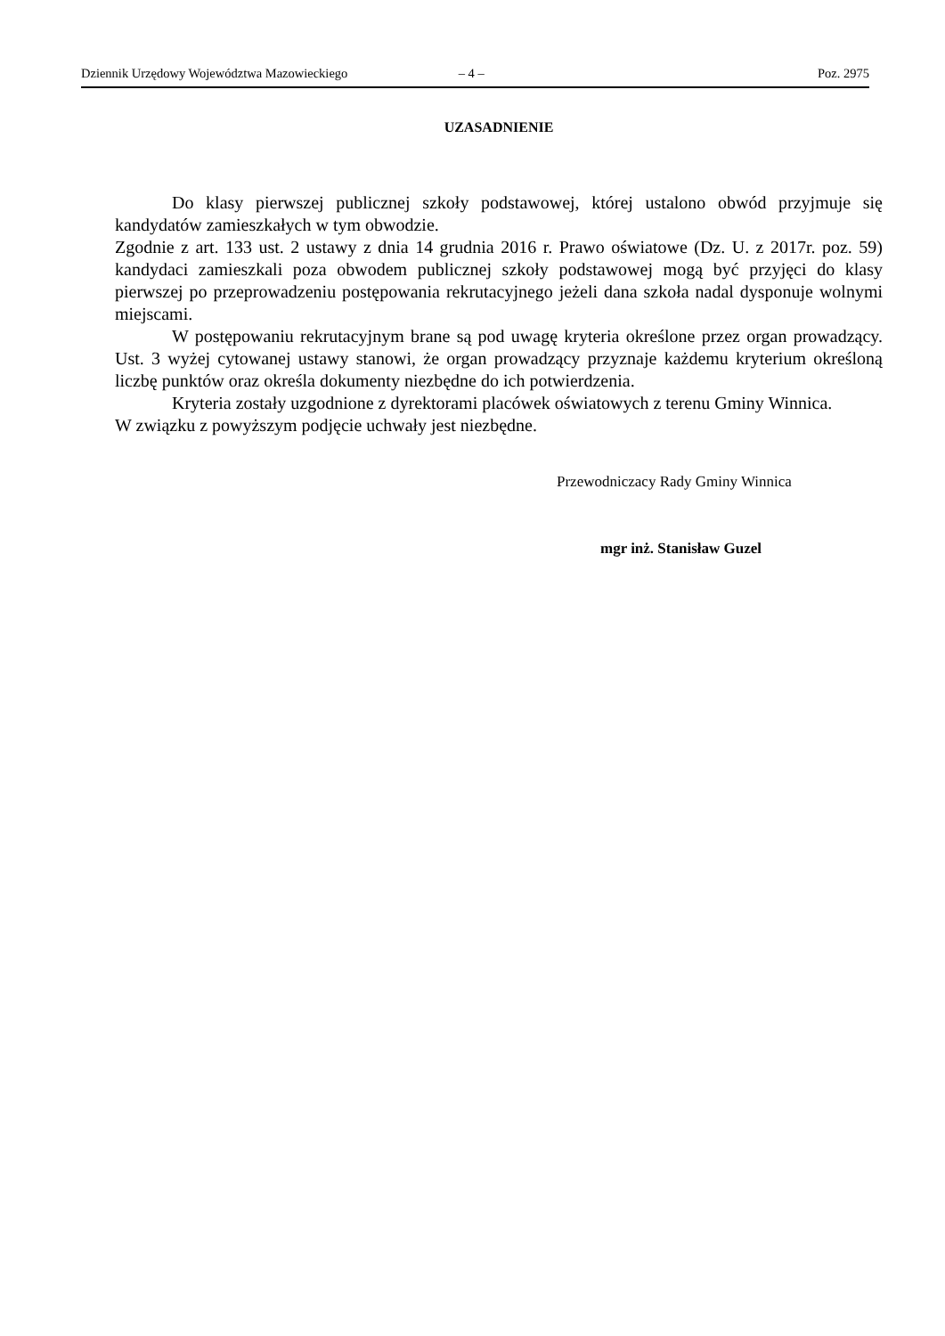Dziennik Urzędowy Województwa Mazowieckiego – 4 – Poz. 2975
UZASADNIENIE
Do klasy pierwszej publicznej szkoły podstawowej, której ustalono obwód przyjmuje się kandydatów zamieszkałych w tym obwodzie.
Zgodnie z art. 133 ust. 2 ustawy z dnia 14 grudnia 2016 r. Prawo oświatowe (Dz. U. z 2017r. poz. 59) kandydaci zamieszkali poza obwodem publicznej szkoły podstawowej mogą być przyjęci do klasy pierwszej po przeprowadzeniu postępowania rekrutacyjnego jeżeli dana szkoła nadal dysponuje wolnymi miejscami.
W postępowaniu rekrutacyjnym brane są pod uwagę kryteria określone przez organ prowadzący. Ust. 3 wyżej cytowanej ustawy stanowi, że organ prowadzący przyznaje każdemu kryterium określoną liczbę punktów oraz określa dokumenty niezbędne do ich potwierdzenia.
Kryteria zostały uzgodnione z dyrektorami placówek oświatowych z terenu Gminy Winnica.
W związku z powyższym podjęcie uchwały jest niezbędne.
Przewodniczacy Rady Gminy Winnica
mgr inż. Stanisław Guzel